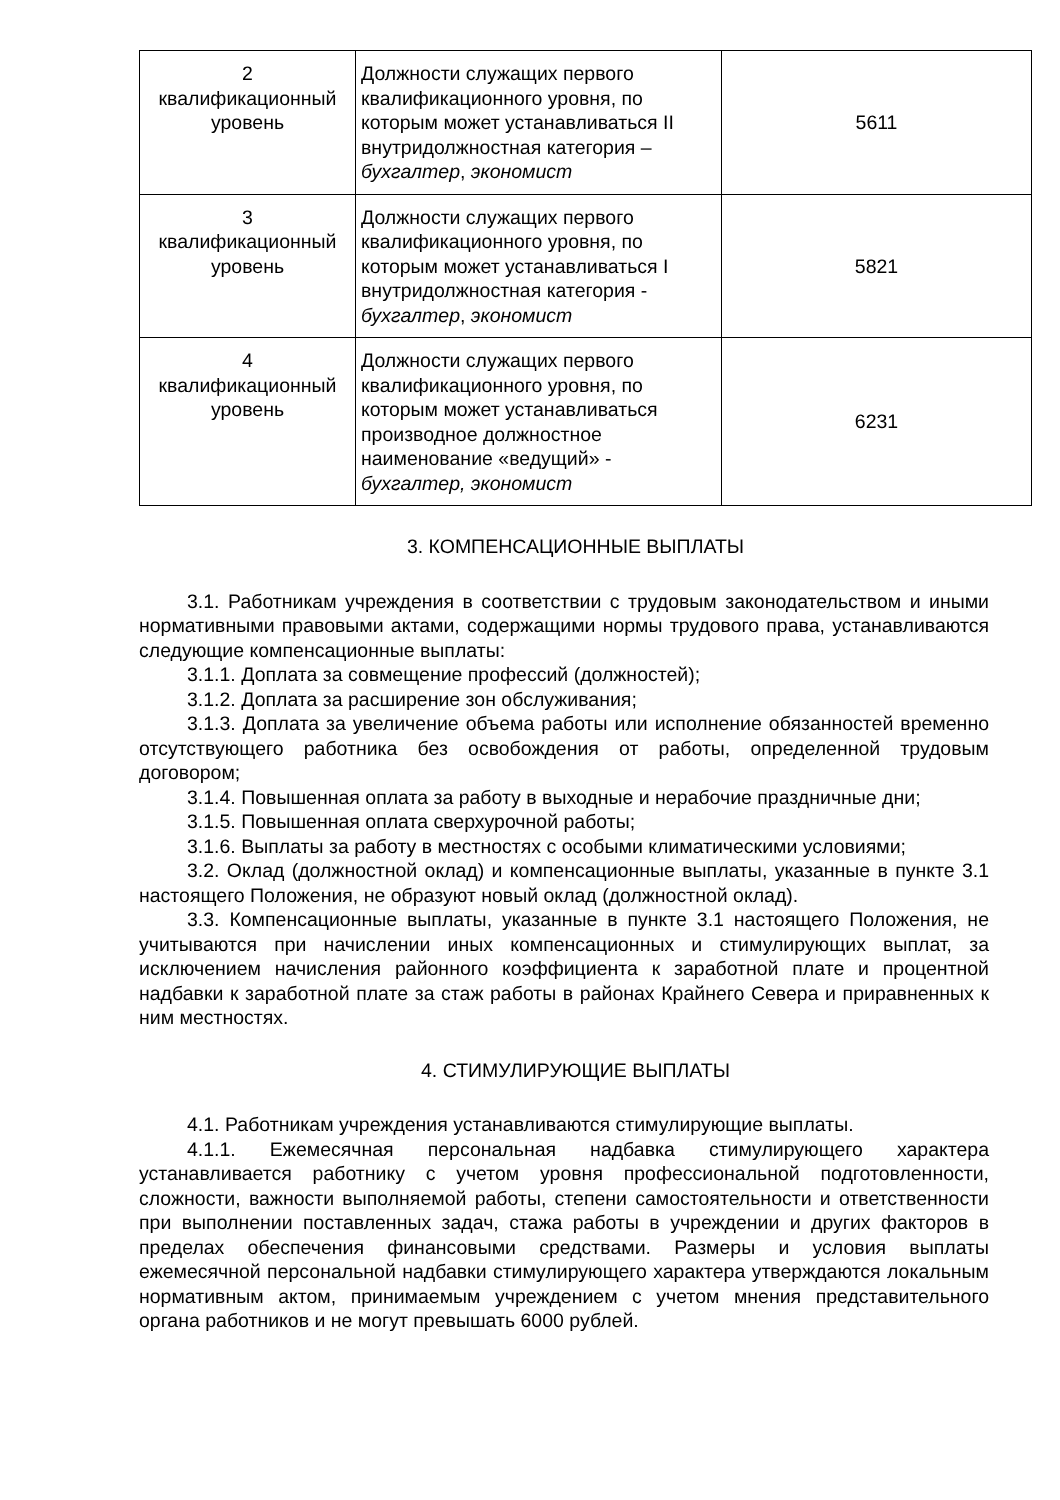| 2 квалификационный уровень | Должности служащих первого квалификационного уровня, по которым может устанавливаться II внутридолжностная категория – бухгалтер , экономист | 5611 |
| 3 квалификационный уровень | Должности служащих первого квалификационного уровня, по которым может устанавливаться I внутридолжностная категория - бухгалтер , экономист | 5821 |
| 4 квалификационный уровень | Должности служащих первого квалификационного уровня, по которым может устанавливаться производное должностное наименование «ведущий» - бухгалтер, экономист | 6231 |
3. КОМПЕНСАЦИОННЫЕ ВЫПЛАТЫ
3.1. Работникам учреждения в соответствии с трудовым законодательством и иными нормативными правовыми актами, содержащими нормы трудового права, устанавливаются следующие компенсационные выплаты:
3.1.1. Доплата за совмещение профессий (должностей);
3.1.2. Доплата за расширение зон обслуживания;
3.1.3. Доплата за увеличение объема работы или исполнение обязанностей временно отсутствующего работника без освобождения от работы, определенной трудовым договором;
3.1.4. Повышенная оплата за работу в выходные и нерабочие праздничные дни;
3.1.5. Повышенная оплата сверхурочной работы;
3.1.6. Выплаты за работу в местностях с особыми климатическими условиями;
3.2. Оклад (должностной оклад) и компенсационные выплаты, указанные в пункте 3.1 настоящего Положения, не образуют новый оклад (должностной оклад).
3.3. Компенсационные выплаты, указанные в пункте 3.1 настоящего Положения, не учитываются при начислении иных компенсационных и стимулирующих выплат, за исключением начисления районного коэффициента к заработной плате и процентной надбавки к заработной плате за стаж работы в районах Крайнего Севера и приравненных к ним местностях.
4. СТИМУЛИРУЮЩИЕ ВЫПЛАТЫ
4.1. Работникам учреждения устанавливаются стимулирующие выплаты.
4.1.1. Ежемесячная персональная надбавка стимулирующего характера устанавливается работнику с учетом уровня профессиональной подготовленности, сложности, важности выполняемой работы, степени самостоятельности и ответственности при выполнении поставленных задач, стажа работы в учреждении и других факторов в пределах обеспечения финансовыми средствами. Размеры и условия выплаты ежемесячной персональной надбавки стимулирующего характера утверждаются локальным нормативным актом, принимаемым учреждением с учетом мнения представительного органа работников и не могут превышать 6000 рублей.